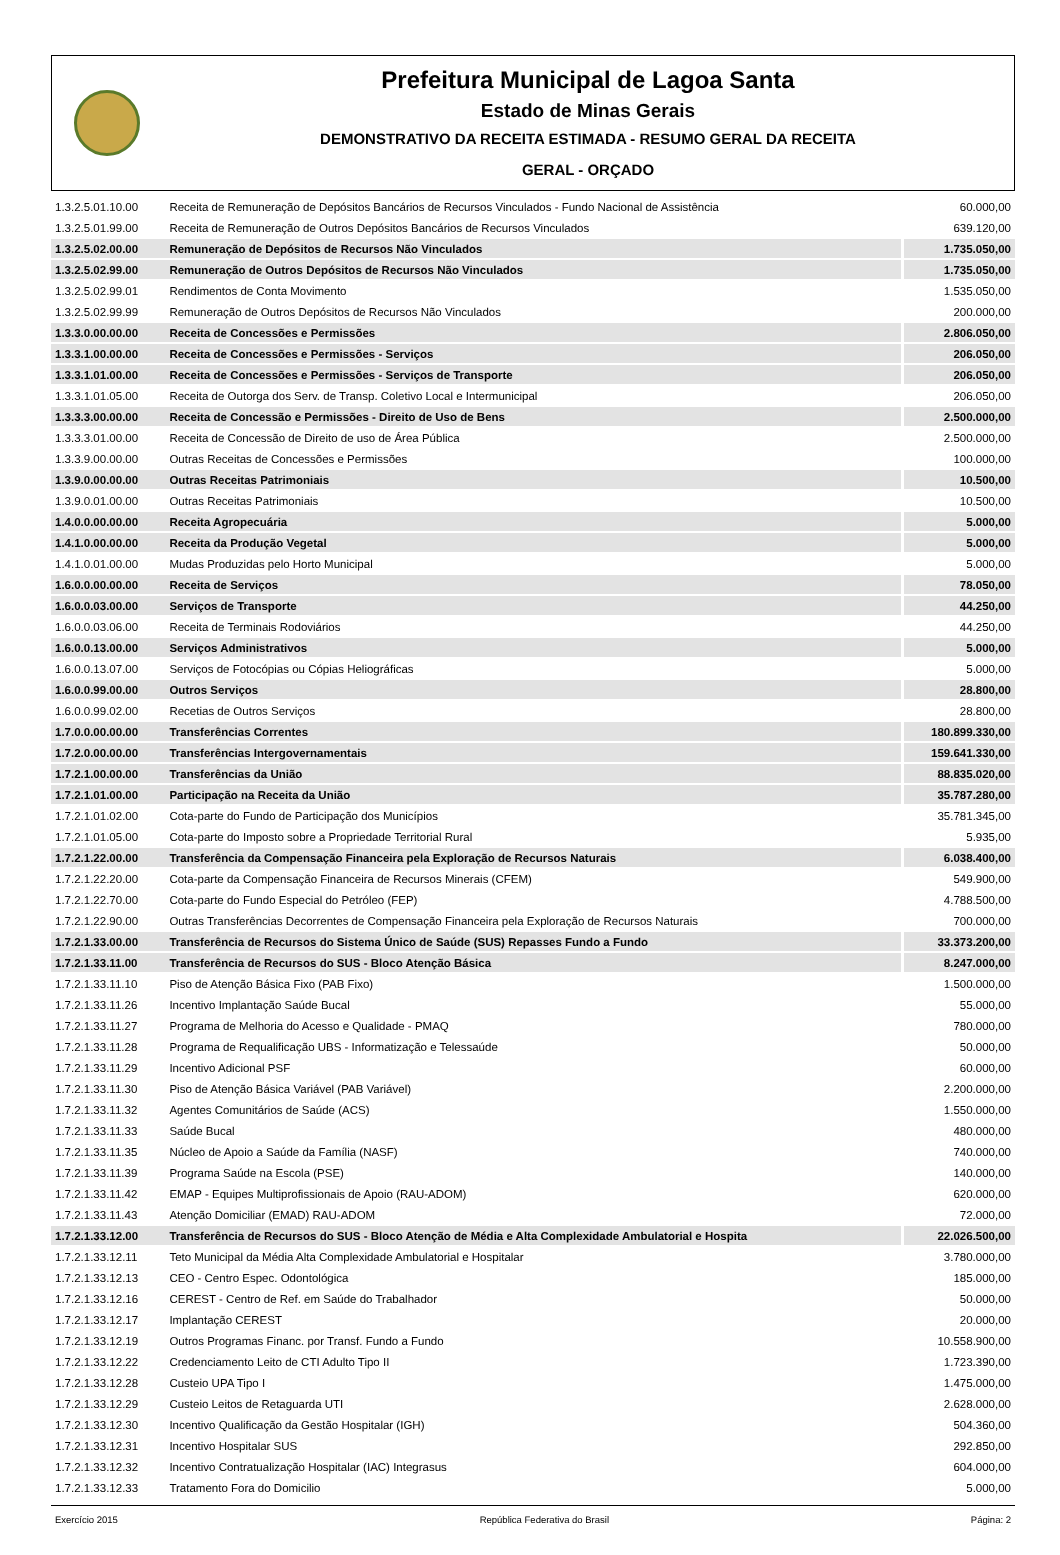Prefeitura Municipal de Lagoa Santa
Estado de Minas Gerais
DEMONSTRATIVO DA RECEITA ESTIMADA - RESUMO GERAL DA RECEITA
GERAL - ORÇADO
| 1.3.2.5.01.10.00 | Receita de Remuneração de Depósitos Bancários de Recursos Vinculados - Fundo Nacional de Assistência | 60.000,00 |
| 1.3.2.5.01.99.00 | Receita de Remuneração de Outros Depósitos Bancários de Recursos Vinculados | 639.120,00 |
| 1.3.2.5.02.00.00 | Remuneração de Depósitos de Recursos Não Vinculados | 1.735.050,00 |
| 1.3.2.5.02.99.00 | Remuneração de Outros Depósitos de Recursos Não Vinculados | 1.735.050,00 |
| 1.3.2.5.02.99.01 | Rendimentos de Conta Movimento | 1.535.050,00 |
| 1.3.2.5.02.99.99 | Remuneração de Outros Depósitos de Recursos Não Vinculados | 200.000,00 |
| 1.3.3.0.00.00.00 | Receita de Concessões e Permissões | 2.806.050,00 |
| 1.3.3.1.00.00.00 | Receita de Concessões e Permissões - Serviços | 206.050,00 |
| 1.3.3.1.01.00.00 | Receita de Concessões e Permissões - Serviços de Transporte | 206.050,00 |
| 1.3.3.1.01.05.00 | Receita de Outorga dos Serv. de Transp. Coletivo Local e Intermunicipal | 206.050,00 |
| 1.3.3.3.00.00.00 | Receita de Concessão e Permissões - Direito de Uso de Bens | 2.500.000,00 |
| 1.3.3.3.01.00.00 | Receita de Concessão de Direito de uso de Área Pública | 2.500.000,00 |
| 1.3.3.9.00.00.00 | Outras Receitas de Concessões e Permissões | 100.000,00 |
| 1.3.9.0.00.00.00 | Outras Receitas Patrimoniais | 10.500,00 |
| 1.3.9.0.01.00.00 | Outras Receitas Patrimoniais | 10.500,00 |
| 1.4.0.0.00.00.00 | Receita Agropecuária | 5.000,00 |
| 1.4.1.0.00.00.00 | Receita da Produção Vegetal | 5.000,00 |
| 1.4.1.0.01.00.00 | Mudas Produzidas pelo Horto Municipal | 5.000,00 |
| 1.6.0.0.00.00.00 | Receita de Serviços | 78.050,00 |
| 1.6.0.0.03.00.00 | Serviços de Transporte | 44.250,00 |
| 1.6.0.0.03.06.00 | Receita de Terminais Rodoviários | 44.250,00 |
| 1.6.0.0.13.00.00 | Serviços Administrativos | 5.000,00 |
| 1.6.0.0.13.07.00 | Serviços de Fotocópias ou Cópias Heliográficas | 5.000,00 |
| 1.6.0.0.99.00.00 | Outros Serviços | 28.800,00 |
| 1.6.0.0.99.02.00 | Recetias de Outros Serviços | 28.800,00 |
| 1.7.0.0.00.00.00 | Transferências Correntes | 180.899.330,00 |
| 1.7.2.0.00.00.00 | Transferências Intergovernamentais | 159.641.330,00 |
| 1.7.2.1.00.00.00 | Transferências da União | 88.835.020,00 |
| 1.7.2.1.01.00.00 | Participação na Receita da União | 35.787.280,00 |
| 1.7.2.1.01.02.00 | Cota-parte do Fundo de Participação dos Municípios | 35.781.345,00 |
| 1.7.2.1.01.05.00 | Cota-parte do Imposto sobre a Propriedade Territorial Rural | 5.935,00 |
| 1.7.2.1.22.00.00 | Transferência da Compensação Financeira pela Exploração de Recursos Naturais | 6.038.400,00 |
| 1.7.2.1.22.20.00 | Cota-parte da Compensação Financeira de Recursos Minerais (CFEM) | 549.900,00 |
| 1.7.2.1.22.70.00 | Cota-parte do Fundo Especial do Petróleo (FEP) | 4.788.500,00 |
| 1.7.2.1.22.90.00 | Outras Transferências Decorrentes de Compensação Financeira pela Exploração de Recursos Naturais | 700.000,00 |
| 1.7.2.1.33.00.00 | Transferência de Recursos do Sistema Único de Saúde (SUS) Repasses Fundo a Fundo | 33.373.200,00 |
| 1.7.2.1.33.11.00 | Transferência de Recursos do SUS - Bloco Atenção Básica | 8.247.000,00 |
| 1.7.2.1.33.11.10 | Piso de Atenção Básica Fixo (PAB Fixo) | 1.500.000,00 |
| 1.7.2.1.33.11.26 | Incentivo Implantação Saúde Bucal | 55.000,00 |
| 1.7.2.1.33.11.27 | Programa de Melhoria do Acesso e Qualidade - PMAQ | 780.000,00 |
| 1.7.2.1.33.11.28 | Programa de Requalificação UBS - Informatização e Telessaúde | 50.000,00 |
| 1.7.2.1.33.11.29 | Incentivo Adicional PSF | 60.000,00 |
| 1.7.2.1.33.11.30 | Piso de Atenção Básica Variável (PAB Variável) | 2.200.000,00 |
| 1.7.2.1.33.11.32 | Agentes Comunitários de Saúde (ACS) | 1.550.000,00 |
| 1.7.2.1.33.11.33 | Saúde Bucal | 480.000,00 |
| 1.7.2.1.33.11.35 | Núcleo de Apoio a Saúde da Família (NASF) | 740.000,00 |
| 1.7.2.1.33.11.39 | Programa Saúde na Escola (PSE) | 140.000,00 |
| 1.7.2.1.33.11.42 | EMAP - Equipes Multiprofissionais de Apoio (RAU-ADOM) | 620.000,00 |
| 1.7.2.1.33.11.43 | Atenção Domiciliar (EMAD) RAU-ADOM | 72.000,00 |
| 1.7.2.1.33.12.00 | Transferência de Recursos do SUS - Bloco Atenção de Média e Alta Complexidade Ambulatorial e Hospita | 22.026.500,00 |
| 1.7.2.1.33.12.11 | Teto Municipal da Média Alta Complexidade Ambulatorial e Hospitalar | 3.780.000,00 |
| 1.7.2.1.33.12.13 | CEO - Centro Espec. Odontológica | 185.000,00 |
| 1.7.2.1.33.12.16 | CEREST - Centro de Ref. em Saúde do Trabalhador | 50.000,00 |
| 1.7.2.1.33.12.17 | Implantação CEREST | 20.000,00 |
| 1.7.2.1.33.12.19 | Outros Programas Financ. por Transf. Fundo a Fundo | 10.558.900,00 |
| 1.7.2.1.33.12.22 | Credenciamento Leito de CTI Adulto Tipo II | 1.723.390,00 |
| 1.7.2.1.33.12.28 | Custeio UPA Tipo I | 1.475.000,00 |
| 1.7.2.1.33.12.29 | Custeio Leitos de Retaguarda UTI | 2.628.000,00 |
| 1.7.2.1.33.12.30 | Incentivo Qualificação da Gestão Hospitalar (IGH) | 504.360,00 |
| 1.7.2.1.33.12.31 | Incentivo Hospitalar SUS | 292.850,00 |
| 1.7.2.1.33.12.32 | Incentivo Contratualização Hospitalar (IAC) Integrasus | 604.000,00 |
| 1.7.2.1.33.12.33 | Tratamento Fora do Domicilio | 5.000,00 |
Exercício 2015 República Federativa do Brasil Página: 2